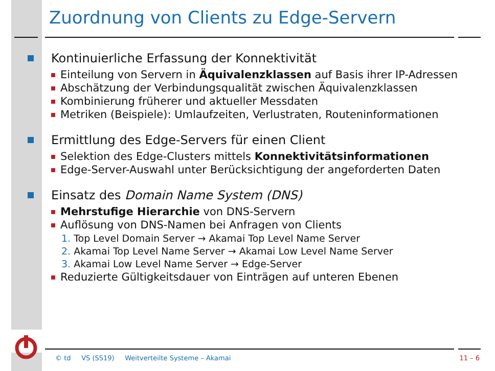Zuordnung von Clients zu Edge-Servern
Kontinuierliche Erfassung der Konnektivität
Einteilung von Servern in Äquivalenzklassen auf Basis ihrer IP-Adressen
Abschätzung der Verbindungsqualität zwischen Äquivalenzklassen
Kombinierung früherer und aktueller Messdaten
Metriken (Beispiele): Umlaufzeiten, Verlustraten, Routeninformationen
Ermittlung des Edge-Servers für einen Client
Selektion des Edge-Clusters mittels Konnektivitätsinformationen
Edge-Server-Auswahl unter Berücksichtigung der angeforderten Daten
Einsatz des Domain Name System (DNS)
Mehrstufige Hierarchie von DNS-Servern
Auflösung von DNS-Namen bei Anfragen von Clients
1. Top Level Domain Server → Akamai Top Level Name Server
2. Akamai Top Level Name Server → Akamai Low Level Name Server
3. Akamai Low Level Name Server → Edge-Server
Reduzierte Gültigkeitsdauer von Einträgen auf unteren Ebenen
© td VS (SS19) Weitverteilte Systeme – Akamai 11 – 6